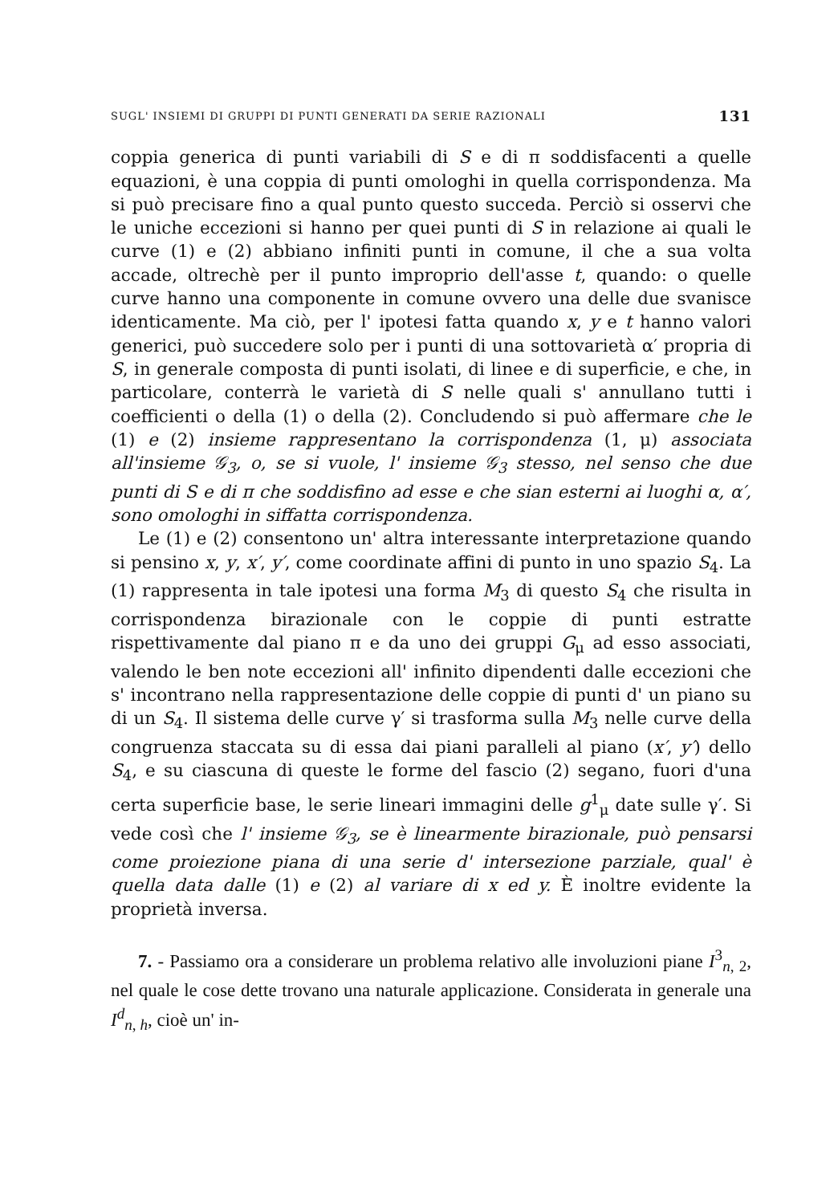SUGL' INSIEMI DI GRUPPI DI PUNTI GENERATI DA SERIE RAZIONALI 131
coppia generica di punti variabili di S e di π soddisfacenti a quelle equazioni, è una coppia di punti omologhi in quella corrispondenza. Ma si può precisare fino a qual punto questo succeda. Perciò si osservi che le uniche eccezioni si hanno per quei punti di S in relazione ai quali le curve (1) e (2) abbiano infiniti punti in comune, il che a sua volta accade, oltrechè per il punto improprio dell'asse t, quando: o quelle curve hanno una componente in comune ovvero una delle due svanisce identicamente. Ma ciò, per l' ipotesi fatta quando x, y e t hanno valori generici, può succedere solo per i punti di una sottovarietà α′ propria di S, in generale composta di punti isolati, di linee e di superficie, e che, in particolare, conterrà le varietà di S nelle quali s' annullano tutti i coefficienti o della (1) o della (2). Concludendo si può affermare che le (1) e (2) insieme rappresentano la corrispondenza (1, μ) associata all'insieme 𝒢<sub>3</sub>, o, se si vuole, l' insieme 𝒢<sub>3</sub> stesso, nel senso che due punti di S e di π che soddisfino ad esse e che sian esterni ai luoghi α, α′, sono omologhi in siffatta corrispondenza.
Le (1) e (2) consentono un' altra interessante interpretazione quando si pensino x, y, x′, y′, come coordinate affini di punto in uno spazio S<sub>4</sub>. La (1) rappresenta in tale ipotesi una forma M<sub>3</sub> di questo S<sub>4</sub> che risulta in corrispondenza birazionale con le coppie di punti estratte rispettivamente dal piano π e da uno dei gruppi G<sub>μ</sub> ad esso associati, valendo le ben note eccezioni all' infinito dipendenti dalle eccezioni che s' incontrano nella rappresentazione delle coppie di punti d' un piano su di un S<sub>4</sub>. Il sistema delle curve γ′ si trasforma sulla M<sub>3</sub> nelle curve della congruenza staccata su di essa dai piani paralleli al piano (x′, y′) dello S<sub>4</sub>, e su ciascuna di queste le forme del fascio (2) segano, fuori d'una certa superficie base, le serie lineari immagini delle g<sup>1</sup><sub>μ</sub> date sulle γ′. Si vede così che l' insieme 𝒢<sub>3</sub>, se è linearmente birazionale, può pensarsi come proiezione piana di una serie d' intersezione parziale, qual' è quella data dalle (1) e (2) al variare di x ed y. È inoltre evidente la proprietà inversa.
7. - Passiamo ora a considerare un problema relativo alle involuzioni piane I<sup>3</sup><sub>n, 2</sub>, nel quale le cose dette trovano una naturale applicazione. Considerata in generale una I<sup>d</sup><sub>n, h</sub>, cioè un' in-